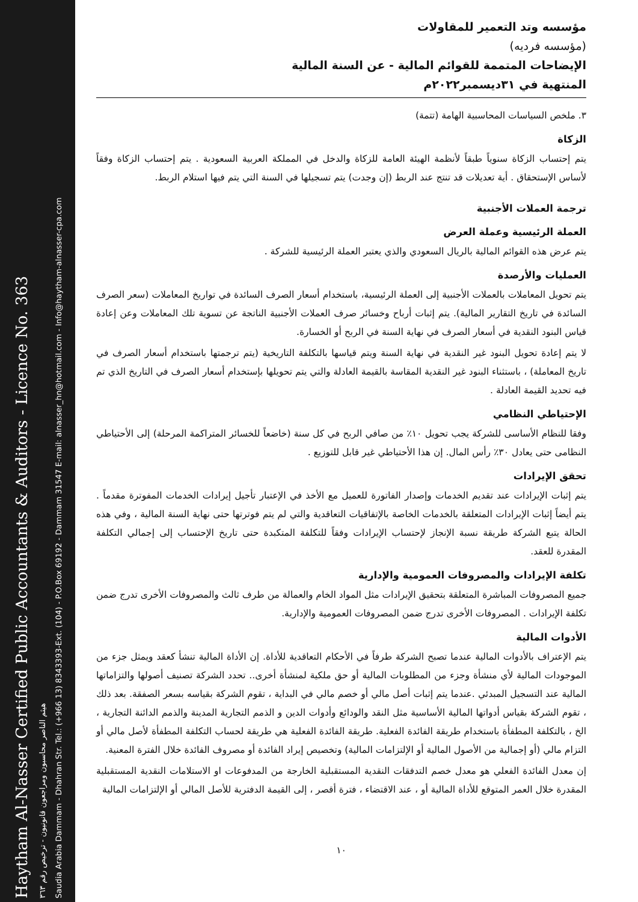Haytham Al-Nasser Certified Public Accountants & Auditors - Licence No. 363
هيثم الناصر محاسبون ومراجعون قانونيون - ترخيص رقم ٣٦٣
Saudia Arabia Dammam - Dhahran Str. Tel.: (+966 13) 8343393-Ext. (104) - P.O.Box 69192 - Dammam 31547 E-mail: alnasser_hn@hotmail.com - Info@haytham-alnasser-cpa.com
مؤسسه وتد التعمير للمقاولات
(مؤسسه فرديه)
الإيضاحات المتممة للقوائم المالية - عن السنة المالية
المنتهية في ٣١ديسمبر٢٠٢٢م
٣. ملخص السياسات المحاسبية الهامة (تتمة)
الزكاة
يتم إحتساب الزكاة سنوياً طبقاً لأنظمة الهيئة العامة للزكاة والدخل في المملكة العربية السعودية . يتم إحتساب الزكاة وفقاً لأساس الإستحقاق . أية تعديلات قد تنتج عند الربط (إن وجدت) يتم تسجيلها في السنة التي يتم فيها استلام الربط.
ترجمة العملات الأجنبية
العملة الرئيسية وعملة العرض
يتم عرض هذه القوائم المالية بالريال السعودي والذي يعتبر العملة الرئيسية للشركة .
العمليات والأرصدة
يتم تحويل المعاملات بالعملات الأجنبية إلى العملة الرئيسية، باستخدام أسعار الصرف السائدة في تواريخ المعاملات (سعر الصرف السائدة في تاريخ التقارير المالية). يتم إثبات أرباح وخسائر صرف العملات الأجنبية الناتجة عن تسوية تلك المعاملات وعن إعادة قياس البنود النقدية في أسعار الصرف في نهاية السنة في الربح أو الخسارة.
لا يتم إعادة تحويل البنود غير النقدية في نهاية السنة ويتم قياسها بالتكلفة التاريخية (يتم ترجمتها باستخدام أسعار الصرف في تاريخ المعاملة) ، باستثناء البنود غير النقدية المقاسة بالقيمة العادلة والتي يتم تحويلها بإستخدام أسعار الصرف في التاريخ الذي تم فيه تحديد القيمة العادلة .
الإحتياطي النظامي
وفقا للنظام الأساسى للشركة يجب تحويل ١٠٪ من صافي الربح في كل سنة (خاضعاً للخسائر المتراكمة المرحلة) إلى الأحتياطي النظامى حتى يعادل ٣٠٪ رأس المال. إن هذا الأحتياطي غير قابل للتوزيع .
تحقق الإيرادات
يتم إثبات الإيرادات عند تقديم الخدمات وإصدار الفاتورة للعميل مع الأخذ في الإعتبار تأجيل إيرادات الخدمات المفوترة مقدماً . يتم أيضاً إثبات الإيرادات المتعلقة بالخدمات الخاصة بالإتفاقيات التعاقدية والتي لم يتم فوترتها حتى نهاية السنة المالية ، وفي هذه الحالة يتبع الشركة طريقة نسبة الإنجاز لإحتساب الإيرادات وفقاً للتكلفة المتكبدة حتى تاريخ الإحتساب إلى إجمالي التكلفة المقدرة للعقد.
تكلفة الإيرادات والمصروفات العمومية والإدارية
جميع المصروفات المباشرة المتعلقة بتحقيق الإيرادات مثل المواد الخام والعمالة من طرف ثالث والمصروفات الأخرى تدرج ضمن تكلفة الإيرادات . المصروفات الأخرى تدرج ضمن المصروفات العمومية والإدارية.
الأدوات المالية
يتم الإعتراف بالأدوات المالية عندما تصبح الشركة طرفاً في الأحكام التعاقدية للأداة. إن الأداة المالية تنشأ كعقد ويمثل جزء من الموجودات المالية لأي منشأة وجزء من المطلوبات المالية أو حق ملكية لمنشأة أخرى.. تحدد الشركة تصنيف أصولها والتزاماتها المالية عند التسجيل المبدئي .عندما يتم إثبات أصل مالي أو خصم مالي في البداية ، تقوم الشركة بقياسه بسعر الصفقة. بعد ذلك ، تقوم الشركة بقياس أدواتها المالية الأساسية مثل النقد والودائع وأدوات الدين و الذمم التجارية المدينة والذمم الدائنة التجارية ، الخ ، بالتكلفة المطفأة باستخدام طريقة الفائدة الفعلية. طريقة الفائدة الفعلية هي طريقة لحساب التكلفة المطفأة لأصل مالي أو التزام مالي (أو إجمالية من الأصول المالية أو الإلتزامات المالية) وتخصيص إيراد الفائدة أو مصروف الفائدة خلال الفترة المعنية.
إن معدل الفائدة الفعلي هو معدل خصم التدفقات النقدية المستقبلية الخارجة من المدفوعات او الاستلامات النقدية المستقبلية المقدرة خلال العمر المتوقع للأداة المالية أو ، عند الاقتضاء ، فترة أقصر ، إلى القيمة الدفترية للأصل المالي أو الإلتزامات المالية
١٠